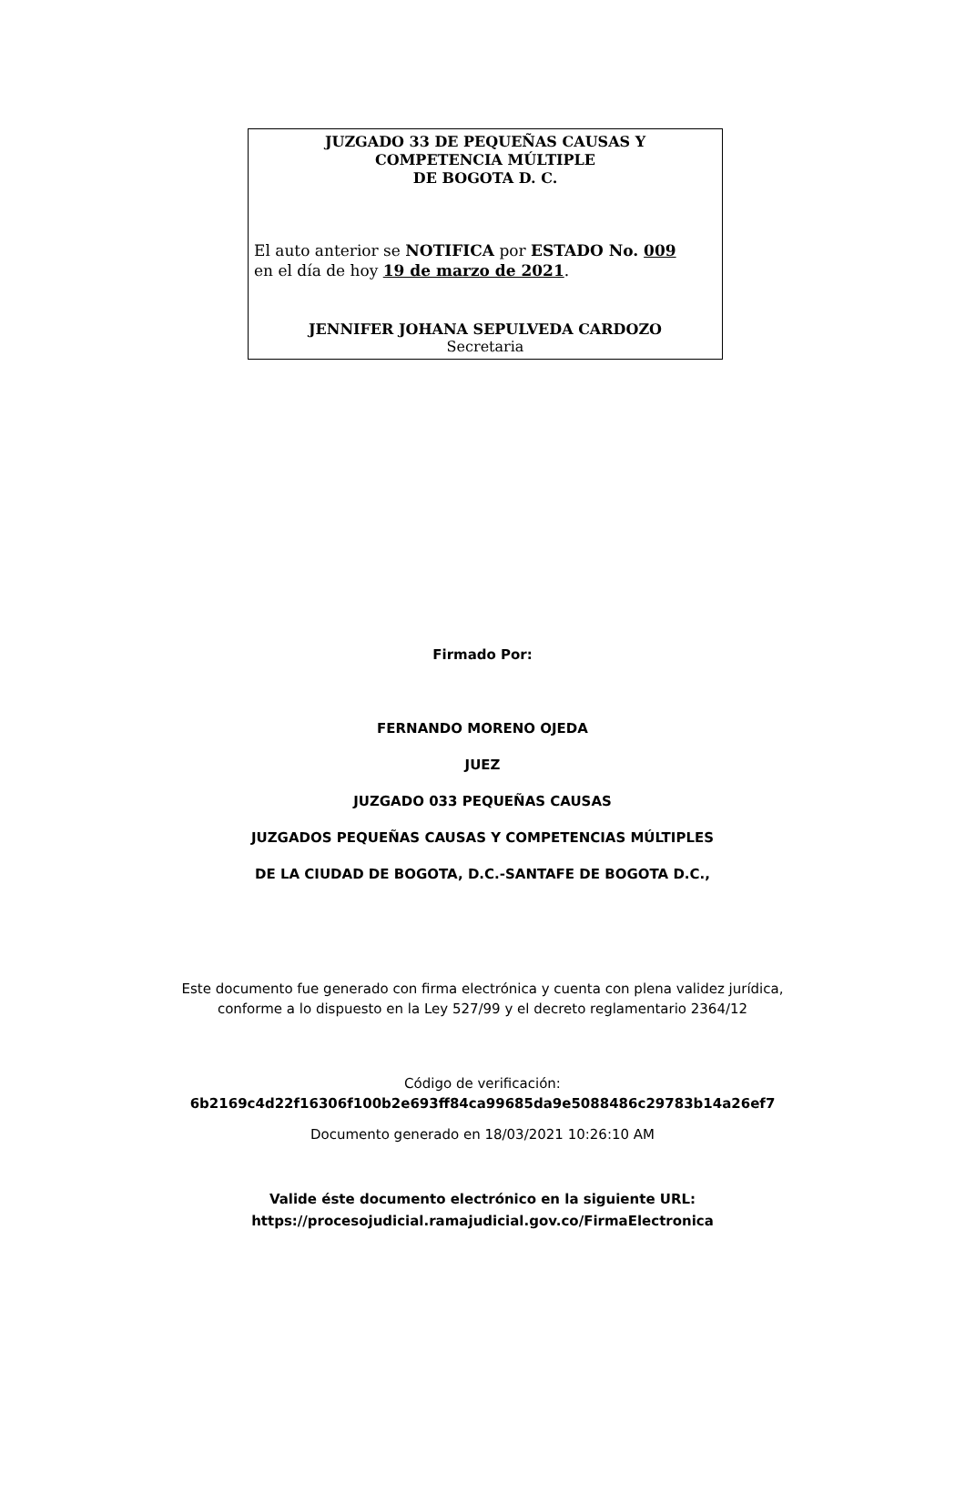JUZGADO 33 DE PEQUEÑAS CAUSAS Y
COMPETENCIA MÚLTIPLE
DE BOGOTA D. C.
El auto anterior se NOTIFICA por ESTADO No. 009
en el día de hoy 19 de marzo de 2021.
JENNIFER JOHANA SEPULVEDA CARDOZO
Secretaria
Firmado Por:
FERNANDO MORENO OJEDA
JUEZ
JUZGADO 033 PEQUEÑAS CAUSAS
JUZGADOS PEQUEÑAS CAUSAS Y COMPETENCIAS MÚLTIPLES
DE LA CIUDAD DE BOGOTA, D.C.-SANTAFE DE BOGOTA D.C.,
Este documento fue generado con firma electrónica y cuenta con plena validez jurídica,
conforme a lo dispuesto en la Ley 527/99 y el decreto reglamentario 2364/12
Código de verificación:
6b2169c4d22f16306f100b2e693ff84ca99685da9e5088486c29783b14a26ef7
Documento generado en 18/03/2021 10:26:10 AM
Valide éste documento electrónico en la siguiente URL:
https://procesojudicial.ramajudicial.gov.co/FirmaElectronica